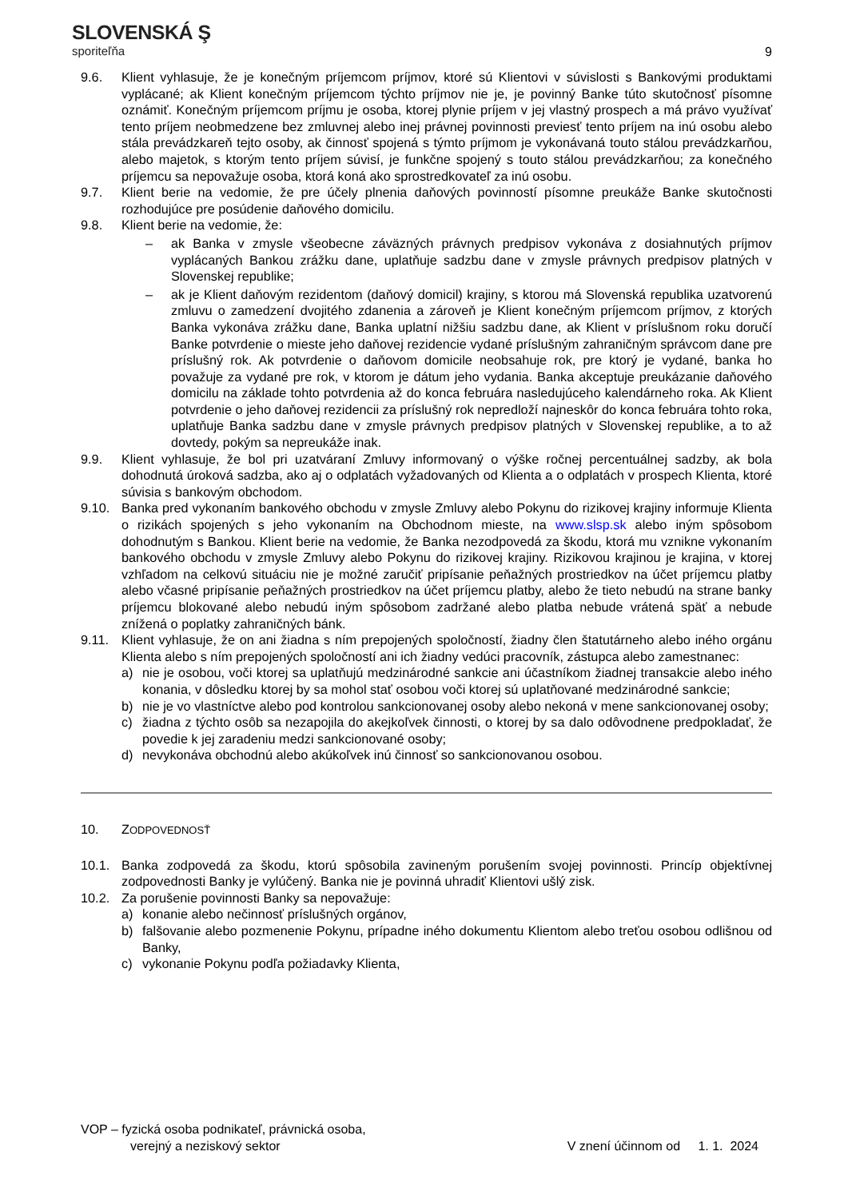SLOVENSKÁ Ş
sporiteľňa
9
9.6. Klient vyhlasuje, že je konečným príjemcom príjmov, ktoré sú Klientovi v súvislosti s Bankovými produktami vyplácané; ak Klient konečným príjemcom týchto príjmov nie je, je povinný Banke túto skutočnosť písomne oznámiť. Konečným príjemcom príjmu je osoba, ktorej plynie príjem v jej vlastný prospech a má právo využívať tento príjem neobmedzene bez zmluvnej alebo inej právnej povinnosti previesť tento príjem na inú osobu alebo stála prevádzkareň tejto osoby, ak činnosť spojená s týmto príjmom je vykonávaná touto stálou prevádzkarňou, alebo majetok, s ktorým tento príjem súvisí, je funkčne spojený s touto stálou prevádzkarňou; za konečného príjemcu sa nepovažuje osoba, ktorá koná ako sprostredkovateľ za inú osobu.
9.7. Klient berie na vedomie, že pre účely plnenia daňových povinností písomne preukáže Banke skutočnosti rozhodujúce pre posúdenie daňového domicilu.
9.8. Klient berie na vedomie, že:
– ak Banka v zmysle všeobecne záväzných právnych predpisov vykonáva z dosiahnutých príjmov vyplácaných Bankou zrážku dane, uplatňuje sadzbu dane v zmysle právnych predpisov platných v Slovenskej republike;
– ak je Klient daňovým rezidentom (daňový domicil) krajiny, s ktorou má Slovenská republika uzatvorenú zmluvu o zamedzení dvojitého zdanenia a zároveň je Klient konečným príjemcom príjmov, z ktorých Banka vykonáva zrážku dane, Banka uplatní nižšiu sadzbu dane, ak Klient v príslušnom roku doručí Banke potvrdenie o mieste jeho daňovej rezidencie vydané príslušným zahraničným správcom dane pre príslušný rok. Ak potvrdenie o daňovom domicile neobsahuje rok, pre ktorý je vydané, banka ho považuje za vydané pre rok, v ktorom je dátum jeho vydania. Banka akceptuje preukázanie daňového domicilu na základe tohto potvrdenia až do konca februára nasledujúceho kalendárneho roka. Ak Klient potvrdenie o jeho daňovej rezidencii za príslušný rok nepredloží najneskôr do konca februára tohto roka, uplatňuje Banka sadzbu dane v zmysle právnych predpisov platných v Slovenskej republike, a to až dovtedy, pokým sa nepreukáže inak.
9.9. Klient vyhlasuje, že bol pri uzatváraní Zmluvy informovaný o výške ročnej percentuálnej sadzby, ak bola dohodnutá úroková sadzba, ako aj o odplatách vyžadovaných od Klienta a o odplatách v prospech Klienta, ktoré súvisia s bankovým obchodom.
9.10. Banka pred vykonaním bankového obchodu v zmysle Zmluvy alebo Pokynu do rizikovej krajiny informuje Klienta o rizikách spojených s jeho vykonaním na Obchodnom mieste, na www.slsp.sk alebo iným spôsobom dohodnutým s Bankou. Klient berie na vedomie, že Banka nezodpovedá za škodu, ktorá mu vznikne vykonaním bankového obchodu v zmysle Zmluvy alebo Pokynu do rizikovej krajiny. Rizikovou krajinou je krajina, v ktorej vzhľadom na celkovú situáciu nie je možné zaručiť pripísanie peňažných prostriedkov na účet príjemcu platby alebo včasné pripísanie peňažných prostriedkov na účet príjemcu platby, alebo že tieto nebudú na strane banky príjemcu blokované alebo nebudú iným spôsobom zadržané alebo platba nebude vrátená späť a nebude znížená o poplatky zahraničných bánk.
9.11. Klient vyhlasuje, že on ani žiadna s ním prepojených spoločností, žiadny člen štatutárneho alebo iného orgánu Klienta alebo s ním prepojených spoločností ani ich žiadny vedúci pracovník, zástupca alebo zamestnanec:
a) nie je osobou, voči ktorej sa uplatňujú medzinárodné sankcie ani účastníkom žiadnej transakcie alebo iného konania, v dôsledku ktorej by sa mohol stať osobou voči ktorej sú uplatňované medzinárodné sankcie;
b) nie je vo vlastníctve alebo pod kontrolou sankcionovanej osoby alebo nekoná v mene sankcionovanej osoby;
c) žiadna z týchto osôb sa nezapojila do akejkoľvek činnosti, o ktorej by sa dalo odôvodnene predpokladať, že povedie k jej zaradeniu medzi sankcionované osoby;
d) nevykonáva obchodnú alebo akúkoľvek inú činnosť so sankcionovanou osobou.
10. ZODPOVEDNOSŤ
10.1. Banka zodpovedá za škodu, ktorú spôsobila zavineným porušením svojej povinnosti. Princíp objektívnej zodpovednosti Banky je vylúčený. Banka nie je povinná uhradiť Klientovi ušlý zisk.
10.2. Za porušenie povinnosti Banky sa nepovažuje:
a) konanie alebo nečinnosť príslušných orgánov,
b) falšovanie alebo pozmenenie Pokynu, prípadne iného dokumentu Klientom alebo treťou osobou odlišnou od Banky,
c) vykonanie Pokynu podľa požiadavky Klienta,
VOP – fyzická osoba podnikateľ, právnická osoba,
verejný a neziskový sektor V znení účinnom od 1. 1. 2024